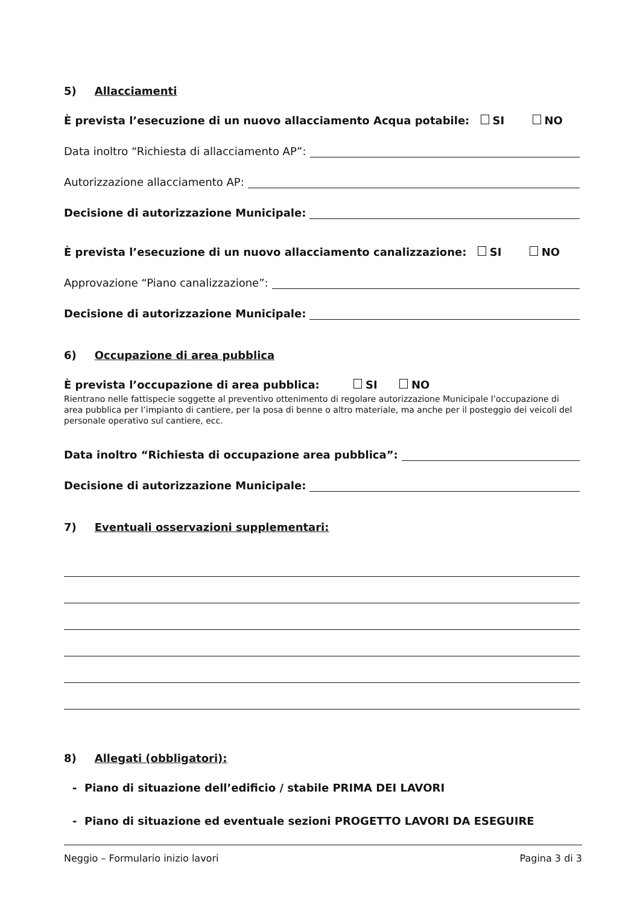5) Allacciamenti
È prevista l’esecuzione di un nuovo allacciamento Acqua potabile: SI NO
Data inoltro “Richiesta di allacciamento AP”:
Autorizzazione allacciamento AP:
Decisione di autorizzazione Municipale:
È prevista l’esecuzione di un nuovo allacciamento canalizzazione: SI NO
Approvazione “Piano canalizzazione”:
Decisione di autorizzazione Municipale:
6) Occupazione di area pubblica
È prevista l’occupazione di area pubblica: SI NO
Rientrano nelle fattispecie soggette al preventivo ottenimento di regolare autorizzazione Municipale l’occupazione di area pubblica per l’impianto di cantiere, per la posa di benne o altro materiale, ma anche per il posteggio dei veicoli del personale operativo sul cantiere, ecc.
Data inoltro “Richiesta di occupazione area pubblica”:
Decisione di autorizzazione Municipale:
7) Eventuali osservazioni supplementari:
8) Allegati (obbligatori):
- Piano di situazione dell’edificio / stabile PRIMA DEI LAVORI
- Piano di situazione ed eventuale sezioni PROGETTO LAVORI DA ESEGUIRE
Neggio – Formulario inizio lavori Pagina 3 di 3